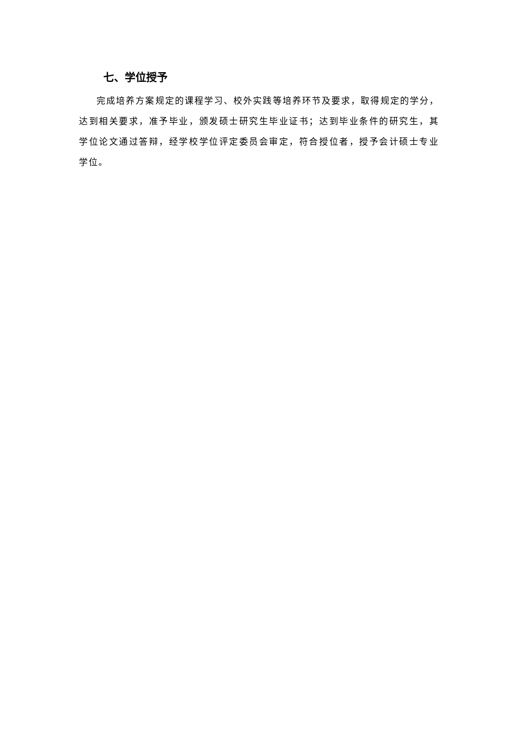七、学位授予
完成培养方案规定的课程学习、校外实践等培养环节及要求，取得规定的学分，达到相关要求，准予毕业，颁发硕士研究生毕业证书；达到毕业条件的研究生，其学位论文通过答辩，经学校学位评定委员会审定，符合授位者，授予会计硕士专业学位。